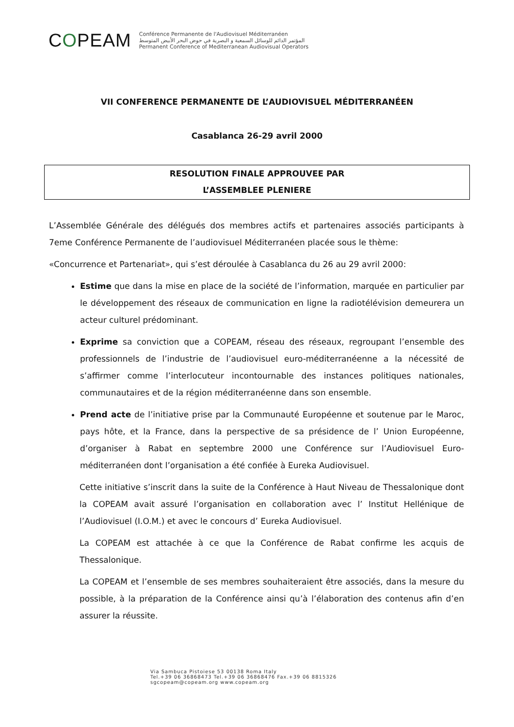COPEAM
Conférence Permanente de l'Audiovisuel Méditerranéen
المؤتمر الدائم للوسائل السمعية و البصرية في حوض البحر الأبيض المتوسط
Permanent Conference of Mediterranean Audiovisual Operators
VII CONFERENCE PERMANENTE DE L’AUDIOVISUEL MÉDITERRANÉEN
Casablanca 26-29 avril 2000
RESOLUTION FINALE APPROUVEE PAR
L’ASSEMBLEE PLENIERE
L’Assemblée Générale des délégués dos membres actifs et partenaires associés participants à 7eme Conférence Permanente de l’audiovisuel Méditerranéen placée sous le thème:
«Concurrence et Partenariat», qui s’est déroulée à Casablanca du 26 au 29 avril 2000:
Estime que dans la mise en place de la société de l’information, marquée en particulier par le développement des réseaux de communication en ligne la radiotélévision demeurera un acteur culturel prédominant.
Exprime sa conviction que a COPEAM, réseau des réseaux, regroupant l’ensemble des professionnels de l’industrie de l’audiovisuel euro-méditerranéenne a la nécessité de s’affirmer comme l’interlocuteur incontournable des instances politiques nationales, communautaires et de la région méditerranéenne dans son ensemble.
Prend acte de l’initiative prise par la Communauté Européenne et soutenue par le Maroc, pays hôte, et la France, dans la perspective de sa présidence de l’ Union Européenne, d’organiser à Rabat en septembre 2000 une Conférence sur l’Audiovisuel Euro-méditerranéen dont l’organisation a été confiée à Eureka Audiovisuel.
Cette initiative s’inscrit dans la suite de la Conférence à Haut Niveau de Thessalonique dont la COPEAM avait assuré l’organisation en collaboration avec l’ Institut Hellénique de l’Audiovisuel (I.O.M.) et avec le concours d’ Eureka Audiovisuel.
La COPEAM est attachée à ce que la Conférence de Rabat confirme les acquis de Thessalonique.
La COPEAM et l’ensemble de ses membres souhaiteraient être associés, dans la mesure du possible, à la préparation de la Conférence ainsi qu’à l’élaboration des contenus afin d’en assurer la réussite.
Via Sambuca Pistoiese 53 00138 Roma Italy
Tel.+39 06 36868473 Tel.+39 06 36868476 Fax.+39 06 8815326
sgcopeam@copeam.org www.copeam.org